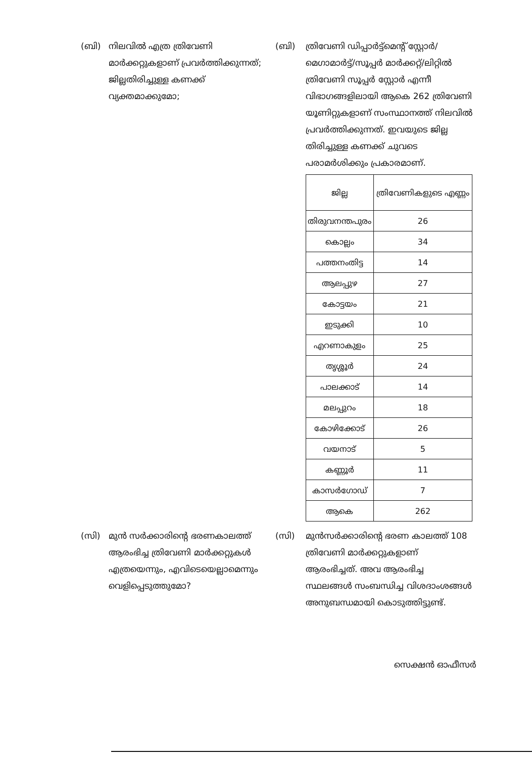(ബി) നിലവിൽ എത്ര ത്രിവേണി മാർക്കറ്റുകളാണ് പ്രവർത്തിക്കുന്നത്; ജില്ലതിരിച്ചുള്ള കണക്ക് വ്യക്തമാക്കുമോ;
(ബി) ത്രിവേണി ഡിപ്പാർട്ട്മെന്റ് സ്റ്റോർ/മെഗാമാർട്ട്/സൂപ്പർ മാർക്കറ്റ്/ലിറ്റിൽ ത്രിവേണി സൂപ്പർ സ്റ്റോർ എന്നീ വിഭാഗങ്ങളിലായി ആകെ 262 ത്രിവേണി യൂണിറ്റുകളാണ് സംസ്ഥാനത്ത് നിലവിൽ പ്രവർത്തിക്കുന്നത്. ഇവയുടെ ജില്ല തിരിച്ചുള്ള കണക്ക് ചുവടെ പരാമർശിക്കും പ്രകാരമാണ്.
| ജില്ല | ത്രിവേണികളുടെ എണ്ണം |
| --- | --- |
| തിരുവനന്തപുരം | 26 |
| കൊല്ലം | 34 |
| പത്തനംതിട്ട | 14 |
| ആലപ്പുഴ | 27 |
| കോട്ടയം | 21 |
| ഇടുക്കി | 10 |
| എറണാകുളം | 25 |
| തൃശ്ശൂർ | 24 |
| പാലക്കാട് | 14 |
| മലപ്പുറം | 18 |
| കോഴിക്കോട് | 26 |
| വയനാട് | 5 |
| കണ്ണൂർ | 11 |
| കാസർഗോഡ് | 7 |
| ആകെ | 262 |
(സി) മുൻ സർക്കാരിന്റെ ഭരണകാലത്ത് ആരംഭിച്ച ത്രിവേണി മാർക്കറ്റുകൾ എത്രയെന്നും, എവിടെയെല്ലാമെന്നും വെളിപ്പെടുത്തുമോ?
(സി) മുൻസർക്കാരിന്റെ ഭരണ കാലത്ത് 108 ത്രിവേണി മാർക്കറ്റുകളാണ് ആരംഭിച്ചത്. അവ ആരംഭിച്ച സ്ഥലങ്ങൾ സംബന്ധിച്ച വിശദാംശങ്ങൾ അനുബന്ധമായി കൊടുത്തിട്ടുണ്ട്.
സെക്ഷൻ ഓഫീസർ